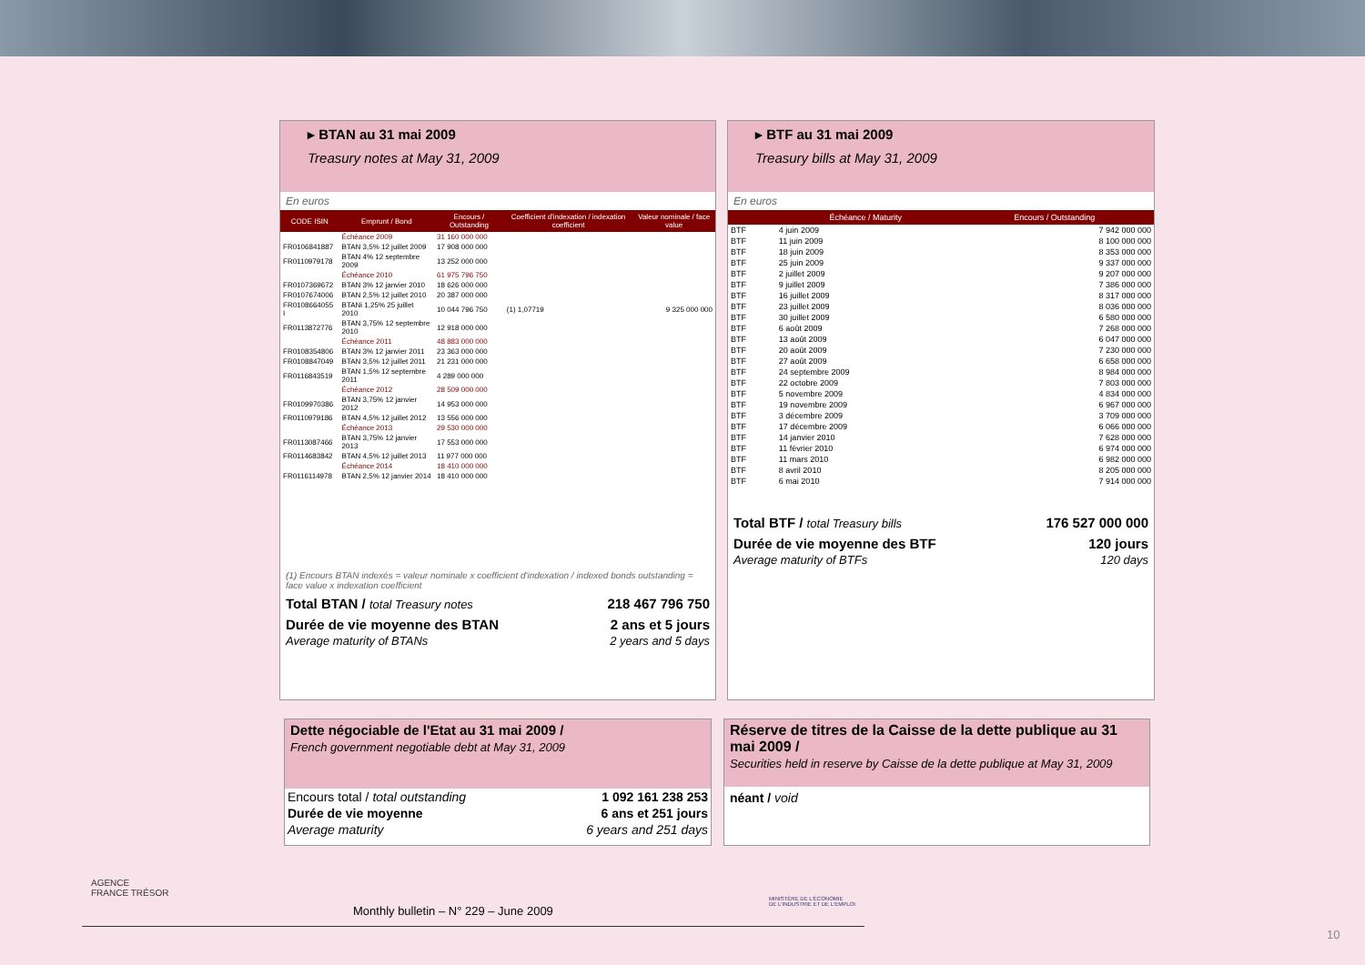▸ BTAN au 31 mai 2009
Treasury notes at May 31, 2009
En euros
| CODE ISIN | Emprunt / Bond | Encours / Outstanding | Coefficient d'indexation / indexation coefficient | Valeur nominale / face value |
| --- | --- | --- | --- | --- |
| | Échéance 2009 | 31 160 000 000 | | |
| FR0106841887 | BTAN 3,5% 12 juillet 2009 | 17 908 000 000 | | |
| FR0110979178 | BTAN 4% 12 septembre 2009 | 13 252 000 000 | | |
| | Échéance 2010 | 61 975 796 750 | | |
| FR0107369672 | BTAN 3% 12 janvier 2010 | 18 626 000 000 | | |
| FR0107674006 | BTAN 2,5% 12 juillet 2010 | 20 387 000 000 | | |
| FR0108664055 I | BTANi 1,25% 25 juillet 2010 | 10 044 796 750 | (1) 1,07719 | 9 325 000 000 |
| FR0113872776 | BTAN 3,75% 12 septembre 2010 | 12 918 000 000 | | |
| | Échéance 2011 | 48 883 000 000 | | |
| FR0108354806 | BTAN 3% 12 janvier 2011 | 23 363 000 000 | | |
| FR0108847049 | BTAN 3,5% 12 juillet 2011 | 21 231 000 000 | | |
| FR0116843519 | BTAN 1,5% 12 septembre 2011 | 4 289 000 000 | | |
| | Échéance 2012 | 28 509 000 000 | | |
| FR0109970386 | BTAN 3,75% 12 janvier 2012 | 14 953 000 000 | | |
| FR0110979186 | BTAN 4,5% 12 juillet 2012 | 13 556 000 000 | | |
| | Échéance 2013 | 29 530 000 000 | | |
| FR0113087466 | BTAN 3,75% 12 janvier 2013 | 17 553 000 000 | | |
| FR0114683842 | BTAN 4,5% 12 juillet 2013 | 11 977 000 000 | | |
| | Échéance 2014 | 18 410 000 000 | | |
| FR0116114978 | BTAN 2,5% 12 janvier 2014 | 18 410 000 000 | | |
(1) Encours BTAN indexés = valeur nominale x coefficient d'indexation / indexed bonds outstanding = face value x indexation coefficient
| Total BTAN / total Treasury notes | 218 467 796 750 |
| Durée de vie moyenne des BTAN Average maturity of BTANs | 2 ans et 5 jours 2 years and 5 days |
▸ BTF au 31 mai 2009
Treasury bills at May 31, 2009
En euros
| | Échéance / Maturity | Encours / Outstanding |
| --- | --- | --- |
| BTF | 4 juin 2009 | 7 942 000 000 |
| BTF | 11 juin 2009 | 8 100 000 000 |
| BTF | 18 juin 2009 | 8 353 000 000 |
| BTF | 25 juin 2009 | 9 337 000 000 |
| BTF | 2 juillet 2009 | 9 207 000 000 |
| BTF | 9 juillet 2009 | 7 386 000 000 |
| BTF | 16 juillet 2009 | 8 317 000 000 |
| BTF | 23 juillet 2009 | 8 036 000 000 |
| BTF | 30 juillet 2009 | 6 580 000 000 |
| BTF | 6 août 2009 | 7 268 000 000 |
| BTF | 13 août 2009 | 6 047 000 000 |
| BTF | 20 août 2009 | 7 230 000 000 |
| BTF | 27 août 2009 | 6 658 000 000 |
| BTF | 24 septembre 2009 | 8 984 000 000 |
| BTF | 22 octobre 2009 | 7 803 000 000 |
| BTF | 5 novembre 2009 | 4 834 000 000 |
| BTF | 19 novembre 2009 | 6 967 000 000 |
| BTF | 3 décembre 2009 | 3 709 000 000 |
| BTF | 17 décembre 2009 | 6 066 000 000 |
| BTF | 14 janvier 2010 | 7 628 000 000 |
| BTF | 11 février 2010 | 6 974 000 000 |
| BTF | 11 mars 2010 | 6 982 000 000 |
| BTF | 8 avril 2010 | 8 205 000 000 |
| BTF | 6 mai 2010 | 7 914 000 000 |
| Total BTF / total Treasury bills | 176 527 000 000 |
| Durée de vie moyenne des BTF Average maturity of BTFs | 120 jours 120 days |
Dette négociable de l'Etat au 31 mai 2009 /
French government negotiable debt at May 31, 2009
| Encours total / total outstanding | 1 092 161 238 253 |
| Durée de vie moyenne | 6 ans et 251 jours |
| Average maturity | 6 years and 251 days |
Réserve de titres de la Caisse de la dette publique au 31 mai 2009 /
Securities held in reserve by Caisse de la dette publique at May 31, 2009
néant / void
AGENCE
FRANCE TRÉSOR
Monthly bulletin – N° 229 – June 2009
MINISTÈRE DE L'ÉCONOMIE
DE L'INDUSTRIE ET DE L'EMPLOI
10